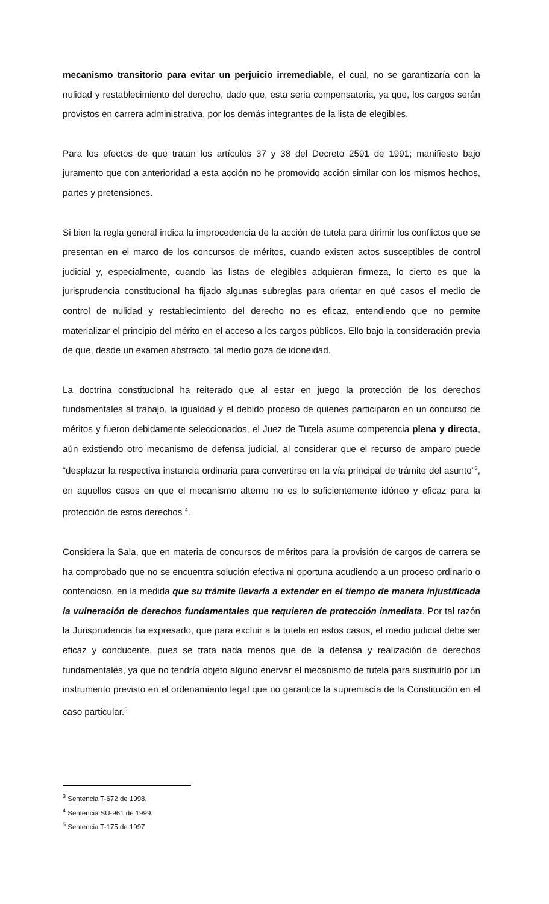mecanismo transitorio para evitar un perjuicio irremediable, el cual, no se garantizaría con la nulidad y restablecimiento del derecho, dado que, esta seria compensatoria, ya que, los cargos serán provistos en carrera administrativa, por los demás integrantes de la lista de elegibles.
Para los efectos de que tratan los artículos 37 y 38 del Decreto 2591 de 1991; manifiesto bajo juramento que con anterioridad a esta acción no he promovido acción similar con los mismos hechos, partes y pretensiones.
Si bien la regla general indica la improcedencia de la acción de tutela para dirimir los conflictos que se presentan en el marco de los concursos de méritos, cuando existen actos susceptibles de control judicial y, especialmente, cuando las listas de elegibles adquieran firmeza, lo cierto es que la jurisprudencia constitucional ha fijado algunas subreglas para orientar en qué casos el medio de control de nulidad y restablecimiento del derecho no es eficaz, entendiendo que no permite materializar el principio del mérito en el acceso a los cargos públicos. Ello bajo la consideración previa de que, desde un examen abstracto, tal medio goza de idoneidad.
La doctrina constitucional ha reiterado que al estar en juego la protección de los derechos fundamentales al trabajo, la igualdad y el debido proceso de quienes participaron en un concurso de méritos y fueron debidamente seleccionados, el Juez de Tutela asume competencia plena y directa, aún existiendo otro mecanismo de defensa judicial, al considerar que el recurso de amparo puede “desplazar la respectiva instancia ordinaria para convertirse en la vía principal de trámite del asunto”<sup>3</sup>, en aquellos casos en que el mecanismo alterno no es lo suficientemente idóneo y eficaz para la protección de estos derechos <sup>4</sup>.
Considera la Sala, que en materia de concursos de méritos para la provisión de cargos de carrera se ha comprobado que no se encuentra solución efectiva ni oportuna acudiendo a un proceso ordinario o contencioso, en la medida que su trámite llevaría a extender en el tiempo de manera injustificada la vulneración de derechos fundamentales que requieren de protección inmediata. Por tal razón la Jurisprudencia ha expresado, que para excluir a la tutela en estos casos, el medio judicial debe ser eficaz y conducente, pues se trata nada menos que de la defensa y realización de derechos fundamentales, ya que no tendría objeto alguno enervar el mecanismo de tutela para sustituirlo por un instrumento previsto en el ordenamiento legal que no garantice la supremacía de la Constitución en el caso particular.<sup>5</sup>
<sup>3</sup> Sentencia T-672 de 1998.
<sup>4</sup> Sentencia SU-961 de 1999.
<sup>5</sup> Sentencia T-175 de 1997